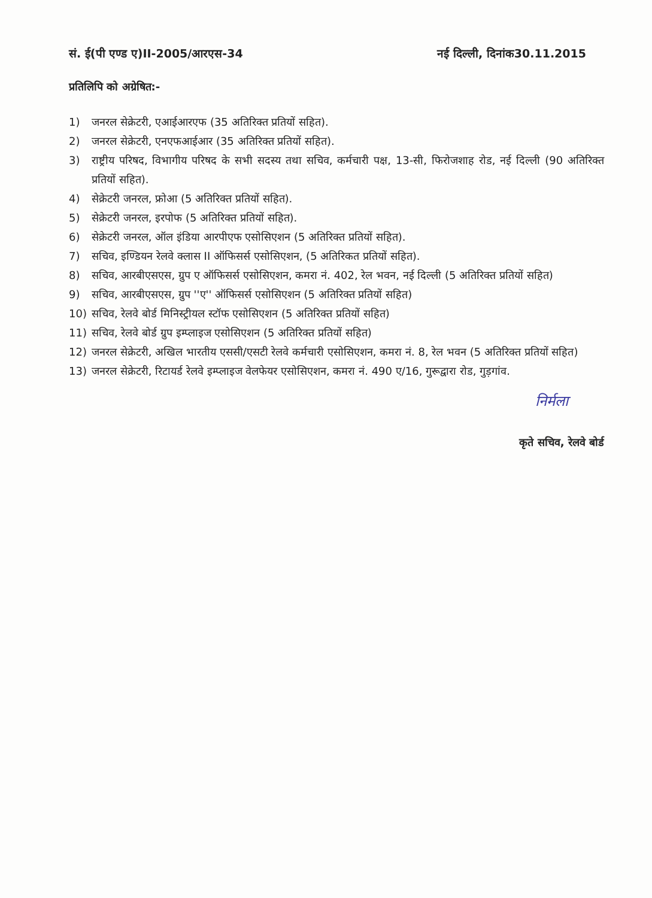सं. ई(पी एण्ड ए)II-2005/आरएस-34 नई दिल्ली, दिनांक30.11.2015
प्रतिलिपि को अग्रेषित:-
1) जनरल सेक्रेटरी, एआईआरएफ (35 अतिरिक्त प्रतियों सहित).
2) जनरल सेक्रेटरी, एनएफआईआर (35 अतिरिक्त प्रतियों सहित).
3) राष्ट्रीय परिषद, विभागीय परिषद के सभी सदस्य तथा सचिव, कर्मचारी पक्ष, 13-सी, फिरोजशाह रोड, नई दिल्ली (90 अतिरिक्त प्रतियों सहित).
4) सेक्रेटरी जनरल, फ्रोआ (5 अतिरिक्त प्रतियों सहित).
5) सेक्रेटरी जनरल, इरपोफ (5 अतिरिक्त प्रतियों सहित).
6) सेक्रेटरी जनरल, ऑल इंडिया आरपीएफ एसोसिएशन (5 अतिरिक्त प्रतियों सहित).
7) सचिव, इण्डियन रेलवे क्लास II ऑफिसर्स एसोसिएशन, (5 अतिरिकत प्रतियों सहित).
8) सचिव, आरबीएसएस, ग्रुप ए ऑफिसर्स एसोसिएशन, कमरा नं. 402, रेल भवन, नई दिल्ली (5 अतिरिक्त प्रतियों सहित)
9) सचिव, आरबीएसएस, ग्रुप ''ए'' ऑफिसर्स एसोसिएशन (5 अतिरिक्त प्रतियों सहित)
10) सचिव, रेलवे बोर्ड मिनिस्ट्रीयल स्टॉफ एसोसिएशन (5 अतिरिक्त प्रतियों सहित)
11) सचिव, रेलवे बोर्ड ग्रुप इम्प्लाइज एसोसिएशन (5 अतिरिक्त प्रतियों सहित)
12) जनरल सेक्रेटरी, अखिल भारतीय एससी/एसटी रेलवे कर्मचारी एसोसिएशन, कमरा नं. 8, रेल भवन (5 अतिरिक्त प्रतियों सहित)
13) जनरल सेक्रेटरी, रिटायर्ड रेलवे इम्प्लाइज वेलफेयर एसोसिएशन, कमरा नं. 490 ए/16, गुरूद्वारा रोड, गुड़गांव.
निर्मला
कृते सचिव, रेलवे बोर्ड